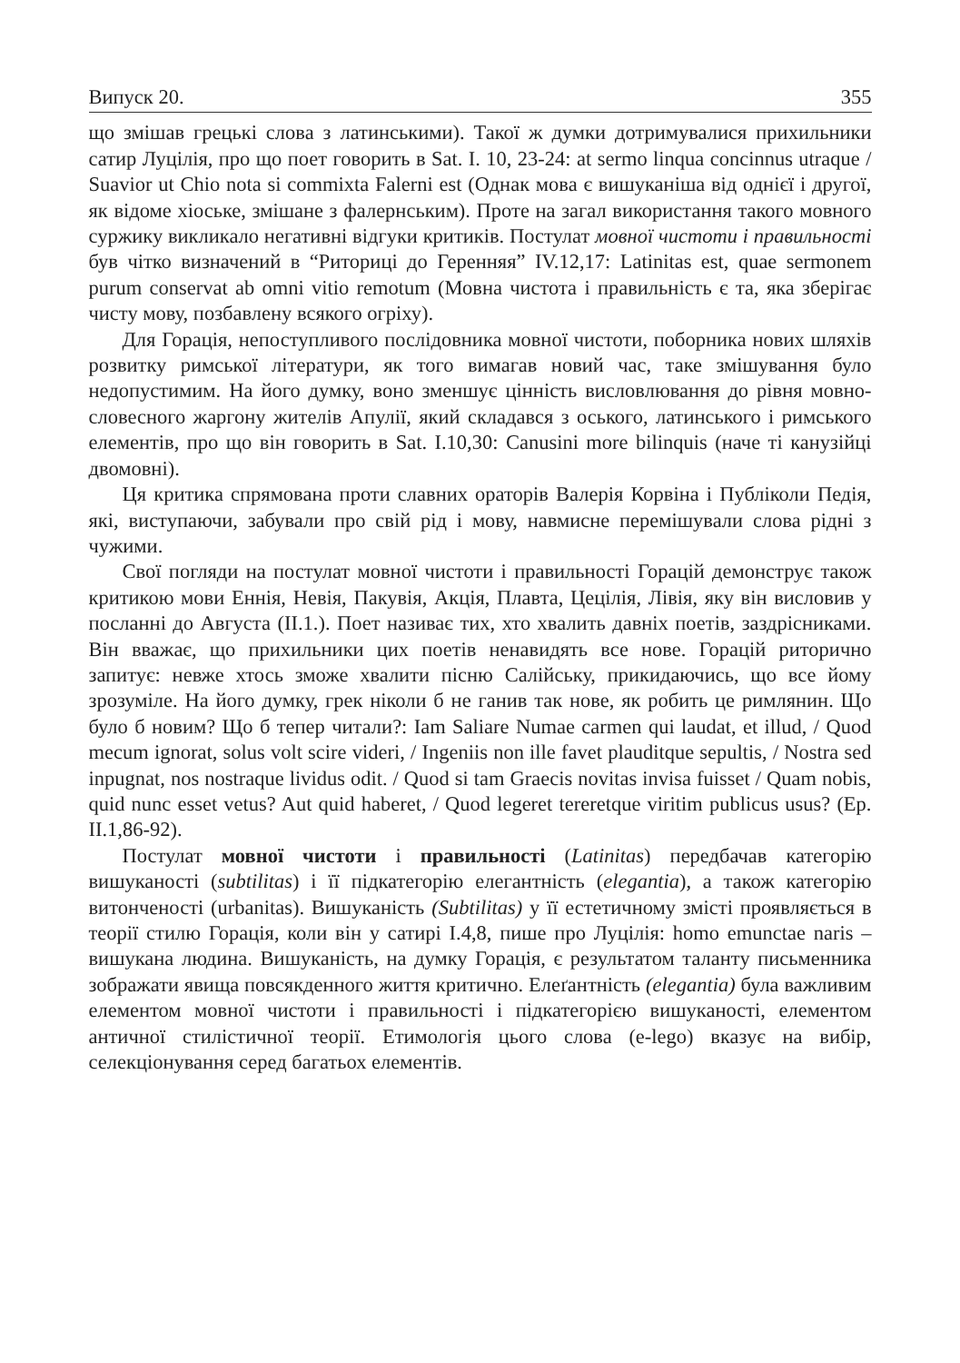Випуск 20. 355
що змішав грецькі слова з латинськими). Такої ж думки дотримувалися прихильники сатир Луцілія, про що поет говорить в Sat. I. 10, 23-24: at sermo linqua concinnus utraque / Suavior ut Chio nota si commixta Falerni est (Однак мова є вишуканіша від однієї і другої, як відоме хіоське, змішане з фалернським). Проте на загал використання такого мовного суржику викликало негативні відгуки критиків. Постулат мовної чистоти і правильності був чітко визначений в “Риториці до Геренняя” IV.12,17: Latinitas est, quae sermonem purum conservat ab omni vitio remotum (Мовна чистота і правильність є та, яка зберігає чисту мову, позбавлену всякого огріху).
Для Горація, непоступливого послідовника мовної чистоти, поборника нових шляхів розвитку римської літератури, як того вимагав новий час, таке змішування було недопустимим. На його думку, воно зменшує цінність висловлювання до рівня мовно-словесного жаргону жителів Апулії, який складався з оського, латинського і римського елементів, про що він говорить в Sat. I.10,30: Canusini more bilinquis (наче ті канузійці двомовні).
Ця критика спрямована проти славних ораторів Валерія Корвіна і Публіколи Педія, які, виступаючи, забували про свій рід і мову, навмисне перемішували слова рідні з чужими.
Свої погляди на постулат мовної чистоти і правильності Горацій демонструє також критикою мови Еннія, Невія, Пакувія, Акція, Плавта, Цецілія, Лівія, яку він висловив у посланні до Августа (II.1.). Поет називає тих, хто хвалить давніх поетів, заздрісниками. Він вважає, що прихильники цих поетів ненавидять все нове. Горацій риторично запитує: невже хтось зможе хвалити пісню Салійську, прикидаючись, що все йому зрозуміле. На його думку, грек ніколи б не ганив так нове, як робить це римлянин. Що було б новим? Що б тепер читали?: Iam Saliare Numae carmen qui laudat, et illud, / Quod mecum ignorat, solus volt scire videri, / Ingeniis non ille favet plauditque sepultis, / Nostra sed inpugnat, nos nostraque lividus odit. / Quod si tam Graecis novitas invisa fuisset / Quam nobis, quid nunc esset vetus? Aut quid haberet, / Quod legeret tereretque viritim publicus usus? (Ep. II.1,86-92).
Постулат мовної чистоти і правильності (Latinitas) передбачав категорію вишуканості (subtilitas) і її підкатегорію елегантність (elegantia), а також категорію витонченості (urbanitas). Вишуканість (Subtilitas) у її естетичному змісті проявляється в теорії стилю Горація, коли він у сатирі I.4,8, пише про Луцілія: homo emunctae naris – вишукана людина. Вишуканість, на думку Горація, є результатом таланту письменника зображати явища повсякденного життя критично. Елеґантність (elegantia) була важливим елементом мовної чистоти і правильності і підкатегорією вишуканості, елементом античної стилістичної теорії. Етимологія цього слова (e-lego) вказує на вибір, селекціонування серед багатьох елементів.